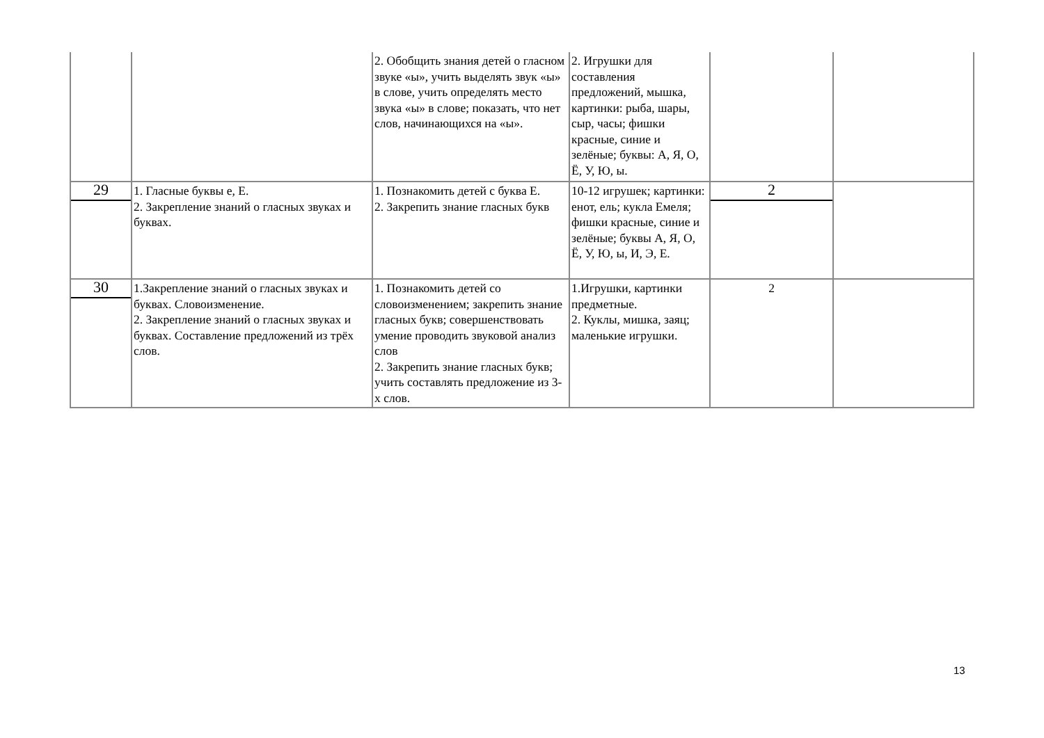| | | 2. Обобщить знания детей о гласном звуке «ы», учить выделять звук «ы» в слове, учить определять место звука «ы» в слове; показать, что нет слов, начинающихся на «ы». | 2. Игрушки для составления предложений, мышка, картинки: рыба, шары, сыр, часы; фишки красные, синие и зелёные; буквы: А, Я, О, Ё, У, Ю, ы. | | |
| 29 | 1. Гласные буквы е, Е. 2. Закрепление знаний о гласных звуках и буквах. | 1. Познакомить детей с буква Е. 2. Закрепить знание гласных букв | 10-12 игрушек; картинки: енот, ель; кукла Емеля; фишки красные, синие и зелёные; буквы А, Я, О, Ё, У, Ю, ы, И, Э, Е. | 2 | |
| 30 | 1.Закрепление знаний о гласных звуках и буквах. Словоизменение. 2. Закрепление знаний о гласных звуках и буквах. Составление предложений из трёх слов. | 1. Познакомить детей со словоизменением; закрепить знание гласных букв; совершенствовать умение проводить звуковой анализ слов 2. Закрепить знание гласных букв; учить составлять предложение из 3-х слов. | 1.Игрушки, картинки предметные. 2. Куклы, мишка, заяц; маленькие игрушки. | 2 | |
13